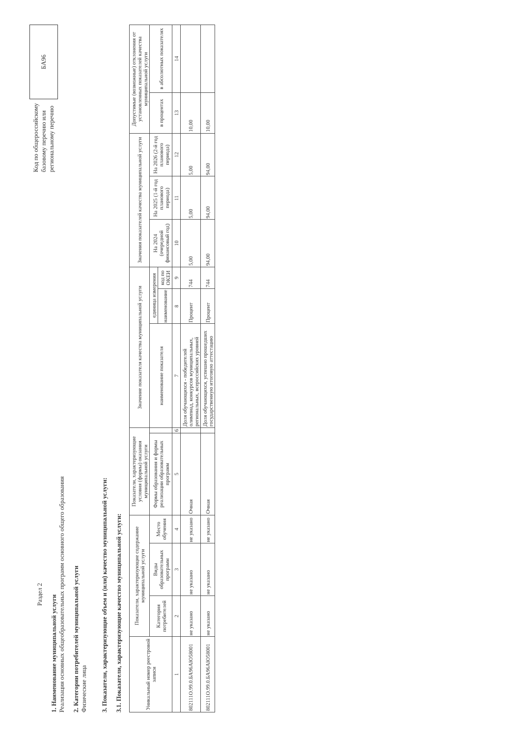Раздел 2
1. Наименование муниципальной услуги
Реализация основных общеобразовательных программ основного общего образования
2. Категории потребителей муниципальной услуги
Физические лица
Код по общероссийскому
базовому перечню или
региональному перечню
БА96
3. Показатели, характеризующие объем и (или) качество муниципальной услуги:
3.1. Показатели, характеризующие качество муниципальной услуги:
| Уникальный номер реестровой записи | Показатели, характеризующие содержание муниципальной услуги | | | Показатели, характеризующие условия (формы) оказания муниципальной услуги | | Значение показателя качества муниципальной услуги | | | Значения показателей качества муниципальной услуги | | | Допустимые (возможные) отклонения от установленных показателей качества муниципальной услуги | |
| --- | --- | --- | --- | --- | --- | --- | --- | --- | --- | --- | --- | --- | --- |
| | Категория потребителей | Виды образовательных программ | Место обучения | Формы образования и формы реализации образовательных программ | | наименование показателя | единица измерения | | На 2024 (очередной финансовый год) | На 2025 (1-й год планового периода) | На 2026 (2-й год планового периода) | в процентах | в абсолютных показателях |
| | | | | | | | наименование | код по ОКЕИ | | | | | |
| 1 | 2 | 3 | 4 | 5 | 6 | 7 | 8 | 9 | 10 | 11 | 12 | 13 | 14 |
| 802111О.99.0.БА96АЮ58001 | не указано | не указано | не указано | Очная | | Доля обучающихся - победителей олимпиад, конкурсов муниципальных, региональных, всероссийских уровней | Процент | 744 | 5,00 | 5,00 | 5,00 | 10,00 | |
| 802111О.99.0.БА96АЮ58001 | не указано | не указано | не указано | Очная | | Доля обучающихся, успешно прошедших государственную итоговую аттестацию | Процент | 744 | 94,00 | 94,00 | 94,00 | 10,00 | |